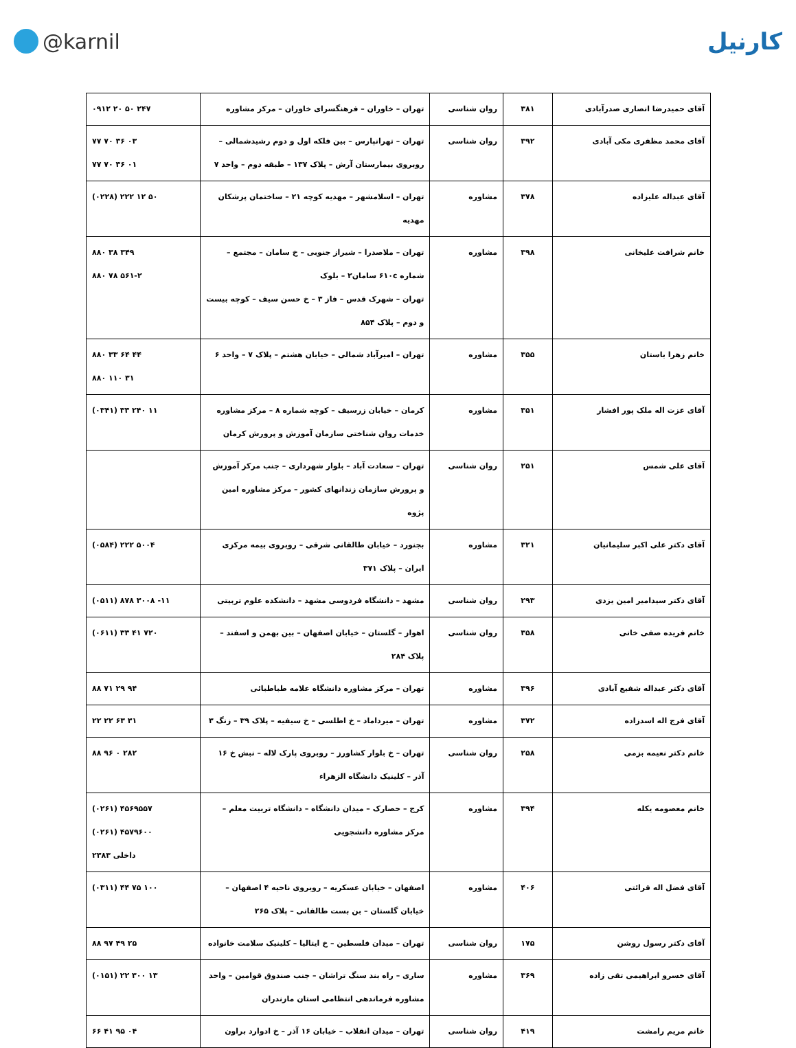@karnil کارنیل
| آقای حمیدرضا انصاری صدرآبادی | ۳۸۱ | روان شناسی | تهران – خاوران – فرهنگسرای خاوران – مرکز مشاوره | ۰۹۱۲ ۲۰ ۵۰ ۲۴۷ |
| آقای محمد مظفری مکی آبادی | ۳۹۲ | روان شناسی | تهران – تهرانپارس – بین فلکه اول و دوم رشیدشمالی – روبروی بیمارستان آرش – پلاک ۱۳۷ – طبقه دوم – واحد ۷ | ۷۷ ۷۰ ۳۶ ۰۳ ۷۷ ۷۰ ۳۶ ۰۱ |
| آقای عبداله علیزاده | ۳۷۸ | مشاوره | تهران – اسلامشهر – مهدیه کوچه ۲۱ – ساختمان پزشکان مهدیه | (۰۲۲۸) ۲۲۲ ۱۲ ۵۰ |
| خانم شرافت علیخانی | ۳۹۸ | مشاوره | تهران – ملاصدرا – شیراز جنوبی – خ سامان – مجتمع – شماره ۶۱۰c سامان۲ – بلوک تهران – شهرک قدس – فاز ۳ – خ حسن سیف – کوچه بیست و دوم – پلاک ۸۵۴ | ۸۸۰ ۳۸ ۳۴۹ ۸۸۰ ۷۸ ۵۶۱-۲ |
| خانم زهرا باستان | ۳۵۵ | مشاوره | تهران – امیرآباد شمالی – خیابان هشتم – پلاک ۷ – واحد ۶ | ۸۸۰ ۳۳ ۶۴ ۴۴ ۸۸۰ ۱۱۰ ۳۱ |
| آقای عزت اله ملک پور افشار | ۳۵۱ | مشاوره | کرمان – خیابان زرسیف – کوچه شماره ۸ – مرکز مشاوره خدمات روان شناختی سازمان آموزش و پرورش کرمان | (۰۳۴۱) ۳۳ ۲۴۰ ۱۱ |
| آقای علی شمس | ۲۵۱ | روان شناسی | تهران – سعادت آباد – بلوار شهرداری – جنب مرکز آموزش و پرورش سازمان زندانهای کشور – مرکز مشاوره امین پژوه | |
| آقای دکتر علی اکبر سلیمانیان | ۳۲۱ | مشاوره | بجنورد – خیابان طالقانی شرقی – روبروی بیمه مرکزی ایران – پلاک ۳۷۱ | (۰۵۸۴) ۲۲۲ ۵۰۰۴ |
| آقای دکتر سیدامیر امین یزدی | ۲۹۳ | روان شناسی | مشهد – دانشگاه فردوسی مشهد – دانشکده علوم تربیتی | (۰۵۱۱) ۸۷۸ ۳۰۰۸ -۱۱ |
| خانم فریده صفی خانی | ۳۵۸ | روان شناسی | اهواز – گلستان – خیابان اصفهان – بین بهمن و اسفند – پلاک ۲۸۴ | (۰۶۱۱) ۳۳ ۴۱ ۷۲۰ |
| آقای دکتر عبداله شفیع آبادی | ۳۹۶ | مشاوره | تهران – مرکز مشاوره دانشگاه علامه طباطبائی | ۸۸ ۷۱ ۲۹ ۹۴ |
| آقای فرج اله اسدزاده | ۳۷۲ | مشاوره | تهران – میرداماد – خ اطلسی – خ سیفیه – پلاک ۳۹ – زنگ ۳ | ۲۲ ۲۲ ۶۳ ۳۱ |
| خانم دکتر نعیمه بزمی | ۲۵۸ | روان شناسی | تهران – خ بلوار کشاورز – روبروی پارک لاله – نبش خ ۱۶ آذر – کلینیک دانشگاه الزهراء | ۸۸ ۹۶ ۰ ۲۸۲ |
| خانم معصومه یکله | ۳۹۴ | مشاوره | کرج – حصارک – میدان دانشگاه – دانشگاه تربیت معلم – مرکز مشاوره دانشجویی | (۰۲۶۱) ۴۵۶۹۵۵۷ (۰۲۶۱) ۴۵۷۹۶۰۰ داخلی ۲۳۸۳ |
| آقای فضل اله قرائتی | ۴۰۶ | مشاوره | اصفهان – خیابان عسکریه – روبروی ناحیه ۴ اصفهان – خیابان گلستان – بن بست طالقانی – پلاک ۲۶۵ | (۰۳۱۱) ۴۴ ۷۵ ۱۰۰ |
| آقای دکتر رسول روشن | ۱۷۵ | روان شناسی | تهران – میدان فلسطین – خ ایتالیا – کلینیک سلامت خانواده | ۸۸ ۹۷ ۴۹ ۲۵ |
| آقای خسرو ابراهیمی تقی زاده | ۳۶۹ | مشاوره | ساری – راه بند سنگ تراشان – جنب صندوق قوامین – واحد مشاوره فرماندهی انتظامی استان مازندران | (۰۱۵۱) ۲۲ ۳۰۰ ۱۳ |
| خانم مریم رامشت | ۴۱۹ | روان شناسی | تهران – میدان انقلاب – خیابان ۱۶ آذر – خ ادوارد براون | ۶۶ ۴۱ ۹۵ ۰۴ |